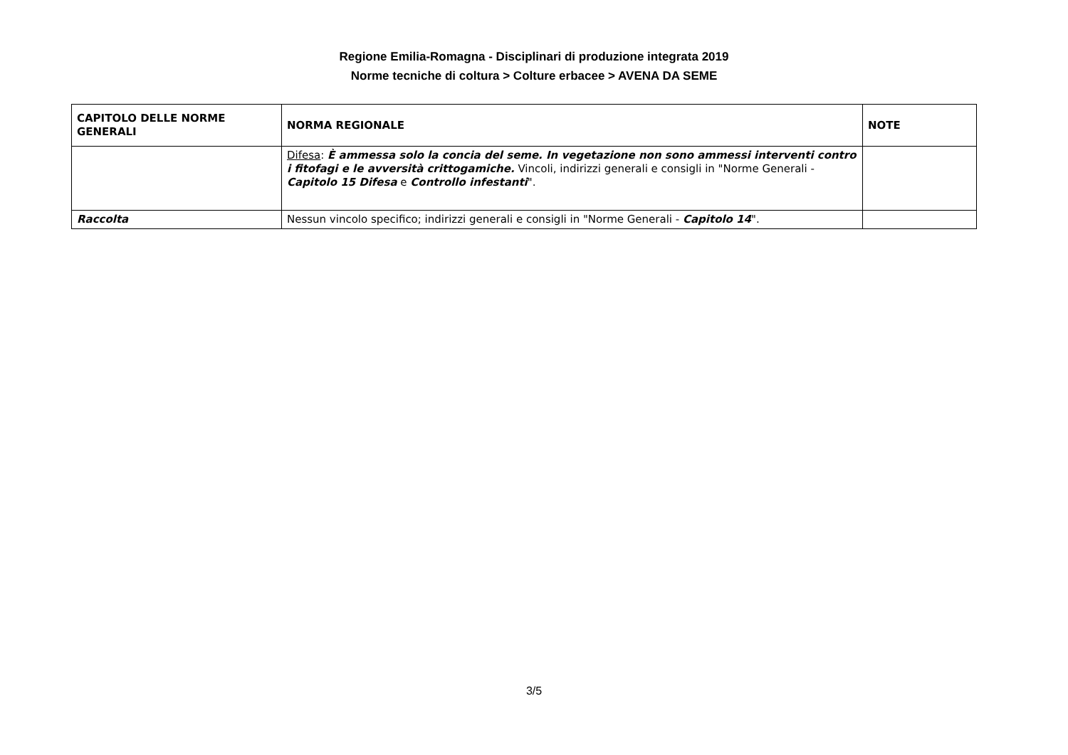Regione Emilia-Romagna - Disciplinari di produzione integrata 2019
Norme tecniche di coltura > Colture erbacee > AVENA DA SEME
| CAPITOLO DELLE NORME GENERALI | NORMA REGIONALE | NOTE |
| --- | --- | --- |
| | Difesa : È ammessa solo la concia del seme. In vegetazione non sono ammessi interventi contro i fitofagi e le avversità crittogamiche. Vincoli, indirizzi generali e consigli in "Norme Generali - Capitolo 15 Difesa e Controllo infestanti ". | |
| Raccolta | Nessun vincolo specifico; indirizzi generali e consigli in "Norme Generali - Capitolo 14 ". | |
3/5